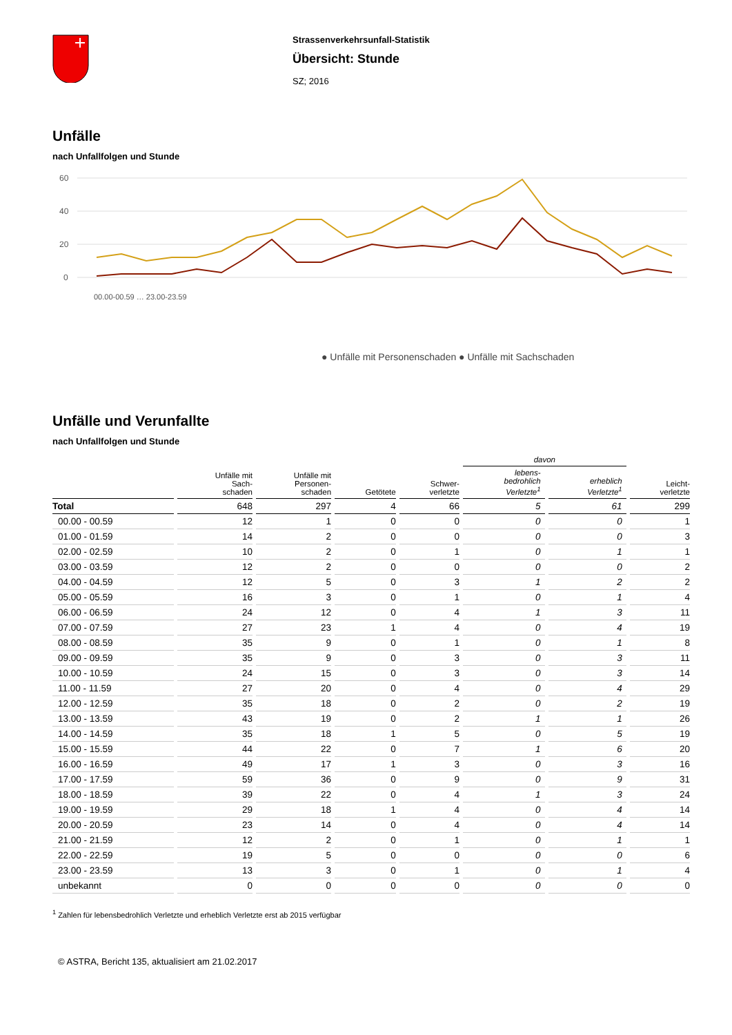Strassenverkehrsunfall-Statistik
Übersicht: Stunde
SZ; 2016
Unfälle
nach Unfallfolgen und Stunde
60
40
20
0
● Unfälle mit Personenschaden ● Unfälle mit Sachschaden
00.00-00.59 … 23.00-23.59
Unfälle und Verunfallte
nach Unfallfolgen und Stunde
| | | | | | davon | | |
| --- | --- | --- | --- | --- | --- | --- | --- |
| | Unfälle mit Sach- schaden | Unfälle mit Personen- schaden | Getötete | Schwer- verletzte | lebens- bedrohlich Verletzte<sup>1</sup> | erheblich Verletzte<sup>1</sup> | Leicht- verletzte |
| Total | 648 | 297 | 4 | 66 | 5 | 61 | 299 |
| 00.00 - 00.59 | 12 | 1 | 0 | 0 | 0 | 0 | 1 |
| 01.00 - 01.59 | 14 | 2 | 0 | 0 | 0 | 0 | 3 |
| 02.00 - 02.59 | 10 | 2 | 0 | 1 | 0 | 1 | 1 |
| 03.00 - 03.59 | 12 | 2 | 0 | 0 | 0 | 0 | 2 |
| 04.00 - 04.59 | 12 | 5 | 0 | 3 | 1 | 2 | 2 |
| 05.00 - 05.59 | 16 | 3 | 0 | 1 | 0 | 1 | 4 |
| 06.00 - 06.59 | 24 | 12 | 0 | 4 | 1 | 3 | 11 |
| 07.00 - 07.59 | 27 | 23 | 1 | 4 | 0 | 4 | 19 |
| 08.00 - 08.59 | 35 | 9 | 0 | 1 | 0 | 1 | 8 |
| 09.00 - 09.59 | 35 | 9 | 0 | 3 | 0 | 3 | 11 |
| 10.00 - 10.59 | 24 | 15 | 0 | 3 | 0 | 3 | 14 |
| 11.00 - 11.59 | 27 | 20 | 0 | 4 | 0 | 4 | 29 |
| 12.00 - 12.59 | 35 | 18 | 0 | 2 | 0 | 2 | 19 |
| 13.00 - 13.59 | 43 | 19 | 0 | 2 | 1 | 1 | 26 |
| 14.00 - 14.59 | 35 | 18 | 1 | 5 | 0 | 5 | 19 |
| 15.00 - 15.59 | 44 | 22 | 0 | 7 | 1 | 6 | 20 |
| 16.00 - 16.59 | 49 | 17 | 1 | 3 | 0 | 3 | 16 |
| 17.00 - 17.59 | 59 | 36 | 0 | 9 | 0 | 9 | 31 |
| 18.00 - 18.59 | 39 | 22 | 0 | 4 | 1 | 3 | 24 |
| 19.00 - 19.59 | 29 | 18 | 1 | 4 | 0 | 4 | 14 |
| 20.00 - 20.59 | 23 | 14 | 0 | 4 | 0 | 4 | 14 |
| 21.00 - 21.59 | 12 | 2 | 0 | 1 | 0 | 1 | 1 |
| 22.00 - 22.59 | 19 | 5 | 0 | 0 | 0 | 0 | 6 |
| 23.00 - 23.59 | 13 | 3 | 0 | 1 | 0 | 1 | 4 |
| unbekannt | 0 | 0 | 0 | 0 | 0 | 0 | 0 |
<sup>1</sup> Zahlen für lebensbedrohlich Verletzte und erheblich Verletzte erst ab 2015 verfügbar
© ASTRA, Bericht 135, aktualisiert am 21.02.2017